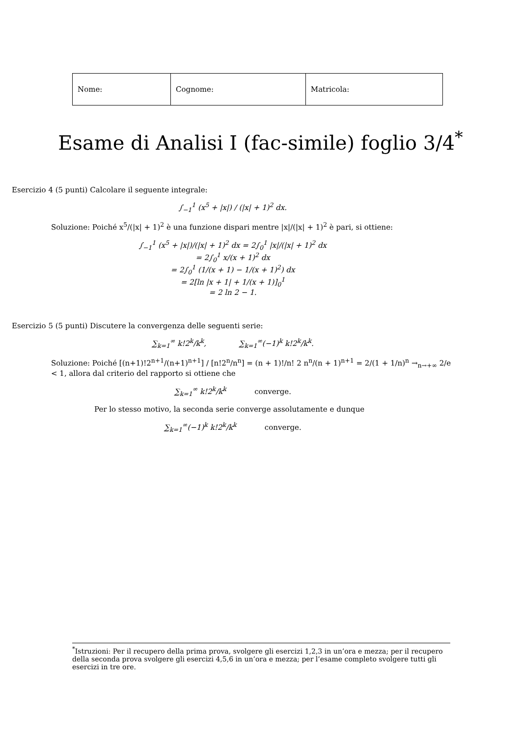| Nome: | Cognome: | Matricola: |
Esame di Analisi I (fac-simile) foglio 3/4<sup>*</sup>
Esercizio 4 (5 punti) Calcolare il seguente integrale:
∫<sub>−1</sub><sup>1</sup> (x<sup>5</sup> + |x|) / (|x| + 1)<sup>2</sup> dx.
Soluzione: Poiché x<sup>5</sup>/(|x| + 1)<sup>2</sup> è una funzione dispari mentre |x|/(|x| + 1)<sup>2</sup> è pari, si ottiene:
∫<sub>−1</sub><sup>1</sup> (x<sup>5</sup> + |x|)/(|x| + 1)<sup>2</sup> dx = 2∫<sub>0</sub><sup>1</sup> |x|/(|x| + 1)<sup>2</sup> dx
= 2∫<sub>0</sub><sup>1</sup> x/(x + 1)<sup>2</sup> dx
= 2∫<sub>0</sub><sup>1</sup> (1/(x + 1) − 1/(x + 1)<sup>2</sup>) dx
= 2[ln |x + 1| + 1/(x + 1)]<sub>0</sub><sup>1</sup>
= 2 ln 2 − 1.
Esercizio 5 (5 punti) Discutere la convergenza delle seguenti serie:
∑<sub>k=1</sub><sup>∞</sup> k!2<sup>k</sup>/k<sup>k</sup>, ∑<sub>k=1</sub><sup>∞</sup>(−1)<sup>k</sup> k!2<sup>k</sup>/k<sup>k</sup>.
Soluzione: Poiché [(n+1)!2<sup>n+1</sup>/(n+1)<sup>n+1</sup>] / [n!2<sup>n</sup>/n<sup>n</sup>] = (n + 1)!/n! 2 n<sup>n</sup>/(n + 1)<sup>n+1</sup> = 2/(1 + 1/n)<sup>n</sup> →<sub>n→+∞</sub> 2/e < 1, allora dal criterio del rapporto si ottiene che
∑<sub>k=1</sub><sup>∞</sup> k!2<sup>k</sup>/k<sup>k</sup> converge.
Per lo stesso motivo, la seconda serie converge assolutamente e dunque
∑<sub>k=1</sub><sup>∞</sup>(−1)<sup>k</sup> k!2<sup>k</sup>/k<sup>k</sup> converge.
<sup>*</sup> Istruzioni: Per il recupero della prima prova, svolgere gli esercizi 1,2,3 in un’ora e mezza; per il recupero della seconda prova svolgere gli esercizi 4,5,6 in un’ora e mezza; per l’esame completo svolgere tutti gli esercizi in tre ore.